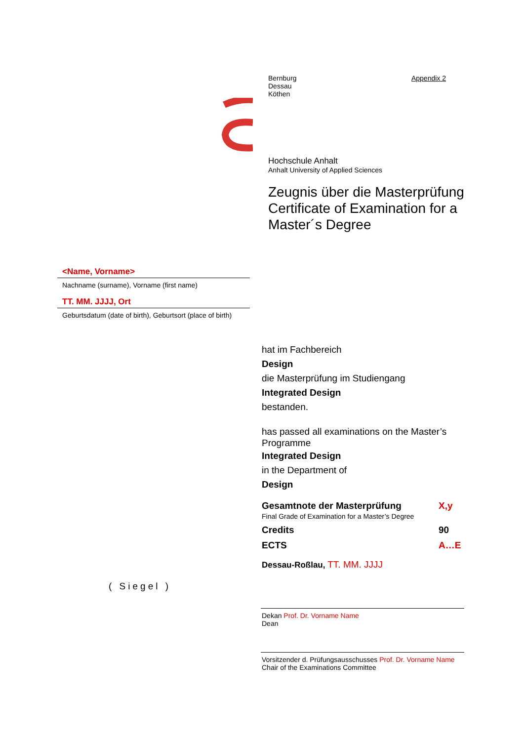Bernburg
Dessau
Köthen
Appendix 2
Hochschule Anhalt
Anhalt University of Applied Sciences
Zeugnis über die Masterprüfung
Certificate of Examination for a
Master´s Degree
<Name, Vorname>
Nachname (surname), Vorname (first name)
TT. MM. JJJJ, Ort
Geburtsdatum (date of birth), Geburtsort (place of birth)
hat im Fachbereich
Design
die Masterprüfung im Studiengang
Integrated Design
bestanden.
has passed all examinations on the Master’s Programme
Integrated Design
in the Department of
Design
Gesamtnote der Masterprüfung
Final Grade of Examination for a Master’s Degree
X,y
Credits 90
ECTS A…E
Dessau-Roßlau, TT. MM. JJJJ
( Siegel )
Dekan Prof. Dr. Vorname Name
Dean
Vorsitzender d. Prüfungsausschusses Prof. Dr. Vorname Name
Chair of the Examinations Committee